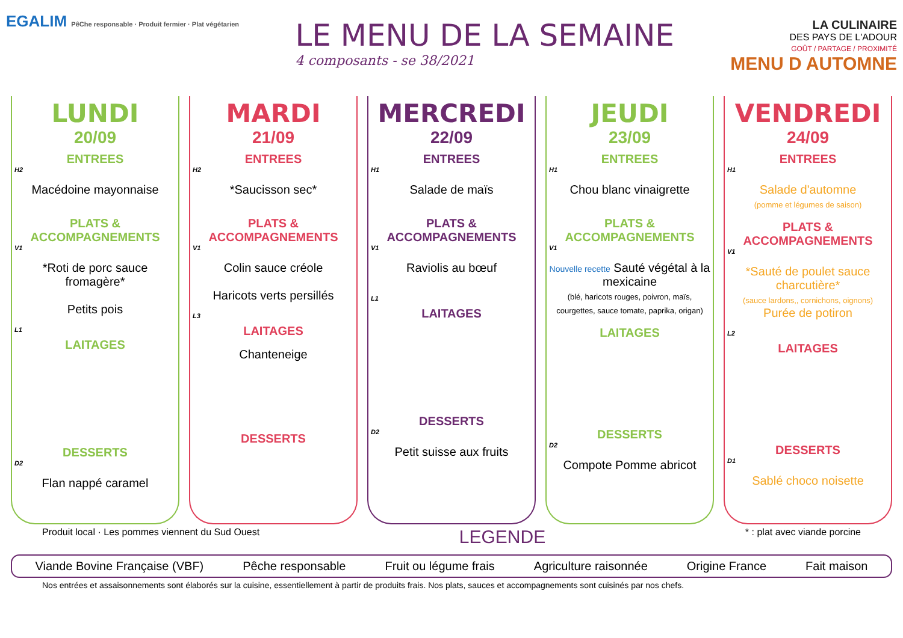EGALIM PêChe responsable · Produit fermier · Plat végétarien
LE MENU DE LA SEMAINE
4 composants - se 38/2021
LA CULINAIRE
DES PAYS DE L'ADOUR
GOÛT / PARTAGE / PROXIMITÉ
MENU D AUTOMNE
LUNDI
20/09
ENTREES
H2
Macédoine mayonnaise
PLATS & ACCOMPAGNEMENTS
V1
*Roti de porc sauce fromagère*
Petits pois
L1
LAITAGES
DESSERTS
D2
Flan nappé caramel
MARDI
21/09
ENTREES
H2
*Saucisson sec*
PLATS & ACCOMPAGNEMENTS
V1
Colin sauce créole
Haricots verts persillés
L3
LAITAGES
Chanteneige
DESSERTS
MERCREDI
22/09
ENTREES
H1
Salade de maïs
PLATS & ACCOMPAGNEMENTS
V1
Raviolis au bœuf
L1
LAITAGES
DESSERTS
D2
Petit suisse aux fruits
JEUDI
23/09
ENTREES
H1
Chou blanc vinaigrette
PLATS & ACCOMPAGNEMENTS
V1
Nouvelle recette Sauté végétal à la mexicaine
(blé, haricots rouges, poivron, maïs, courgettes, sauce tomate, paprika, origan)
LAITAGES
DESSERTS
D2
Compote Pomme abricot
VENDREDI
24/09
ENTREES
H1
Salade d'automne
(pomme et légumes de saison)
PLATS & ACCOMPAGNEMENTS
V1
*Sauté de poulet sauce charcutière*
(sauce lardons,, cornichons, oignons)
Purée de potiron
L2
LAITAGES
DESSERTS
D1
Sablé choco noisette
Produit local · Les pommes viennent du Sud Ouest LEGENDE * : plat avec viande porcine
Viande Bovine Française (VBF) Pêche responsable Fruit ou légume frais Agriculture raisonnée Origine France Fait maison
Nos entrées et assaisonnements sont élaborés sur la cuisine, essentiellement à partir de produits frais. Nos plats, sauces et accompagnements sont cuisinés par nos chefs.